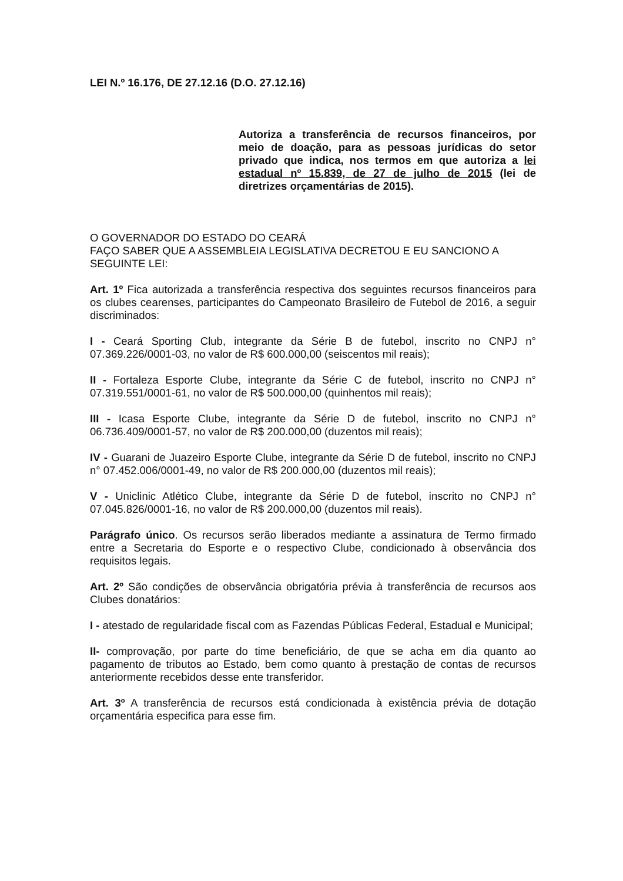LEI N.º 16.176, DE 27.12.16 (D.O. 27.12.16)
Autoriza a transferência de recursos financeiros, por meio de doação, para as pessoas jurídicas do setor privado que indica, nos termos em que autoriza a lei estadual nº 15.839, de 27 de julho de 2015 (lei de diretrizes orçamentárias de 2015).
O GOVERNADOR DO ESTADO DO CEARÁ
FAÇO SABER QUE A ASSEMBLEIA LEGISLATIVA DECRETOU E EU SANCIONO A SEGUINTE LEI:
Art. 1º Fica autorizada a transferência respectiva dos seguintes recursos financeiros para os clubes cearenses, participantes do Campeonato Brasileiro de Futebol de 2016, a seguir discriminados:
I - Ceará Sporting Club, integrante da Série B de futebol, inscrito no CNPJ n° 07.369.226/0001-03, no valor de R$ 600.000,00 (seiscentos mil reais);
II - Fortaleza Esporte Clube, integrante da Série C de futebol, inscrito no CNPJ n° 07.319.551/0001-61, no valor de R$ 500.000,00 (quinhentos mil reais);
III - Icasa Esporte Clube, integrante da Série D de futebol, inscrito no CNPJ n° 06.736.409/0001-57, no valor de R$ 200.000,00 (duzentos mil reais);
IV - Guarani de Juazeiro Esporte Clube, integrante da Série D de futebol, inscrito no CNPJ n° 07.452.006/0001-49, no valor de R$ 200.000,00 (duzentos mil reais);
V - Uniclinic Atlético Clube, integrante da Série D de futebol, inscrito no CNPJ n° 07.045.826/0001-16, no valor de R$ 200.000,00 (duzentos mil reais).
Parágrafo único. Os recursos serão liberados mediante a assinatura de Termo firmado entre a Secretaria do Esporte e o respectivo Clube, condicionado à observância dos requisitos legais.
Art. 2º São condições de observância obrigatória prévia à transferência de recursos aos Clubes donatários:
I - atestado de regularidade fiscal com as Fazendas Públicas Federal, Estadual e Municipal;
II- comprovação, por parte do time beneficiário, de que se acha em dia quanto ao pagamento de tributos ao Estado, bem como quanto à prestação de contas de recursos anteriormente recebidos desse ente transferidor.
Art. 3º A transferência de recursos está condicionada à existência prévia de dotação orçamentária especifica para esse fim.